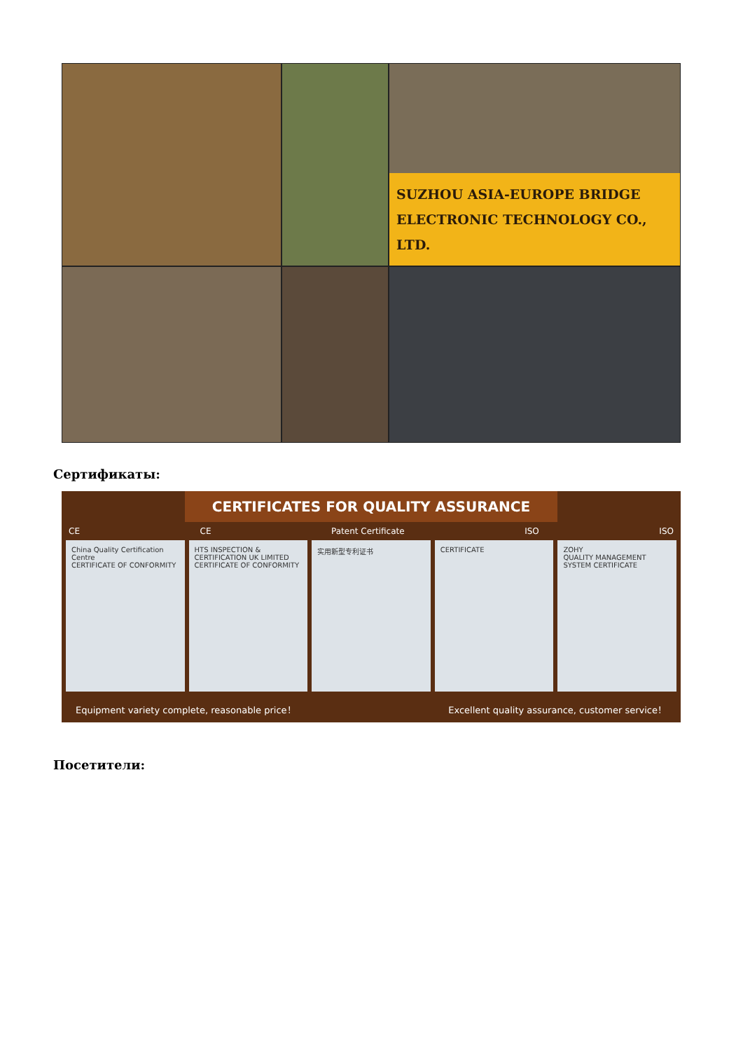SUZHOU ASIA-EUROPE BRIDGE
ELECTRONIC TECHNOLOGY CO., LTD.
Сертификаты:
CERTIFICATES FOR QUALITY ASSURANCE
CE CE Patent Certificate ISO ISO
China Quality Certification Centre
CERTIFICATE OF CONFORMITY
HTS INSPECTION & CERTIFICATION UK LIMITED
CERTIFICATE OF CONFORMITY
实用新型专利证书 CERTIFICATE ZOHY
QUALITY MANAGEMENT SYSTEM CERTIFICATE
Equipment variety complete, reasonable price！ Excellent quality assurance, customer service！
Посетители: